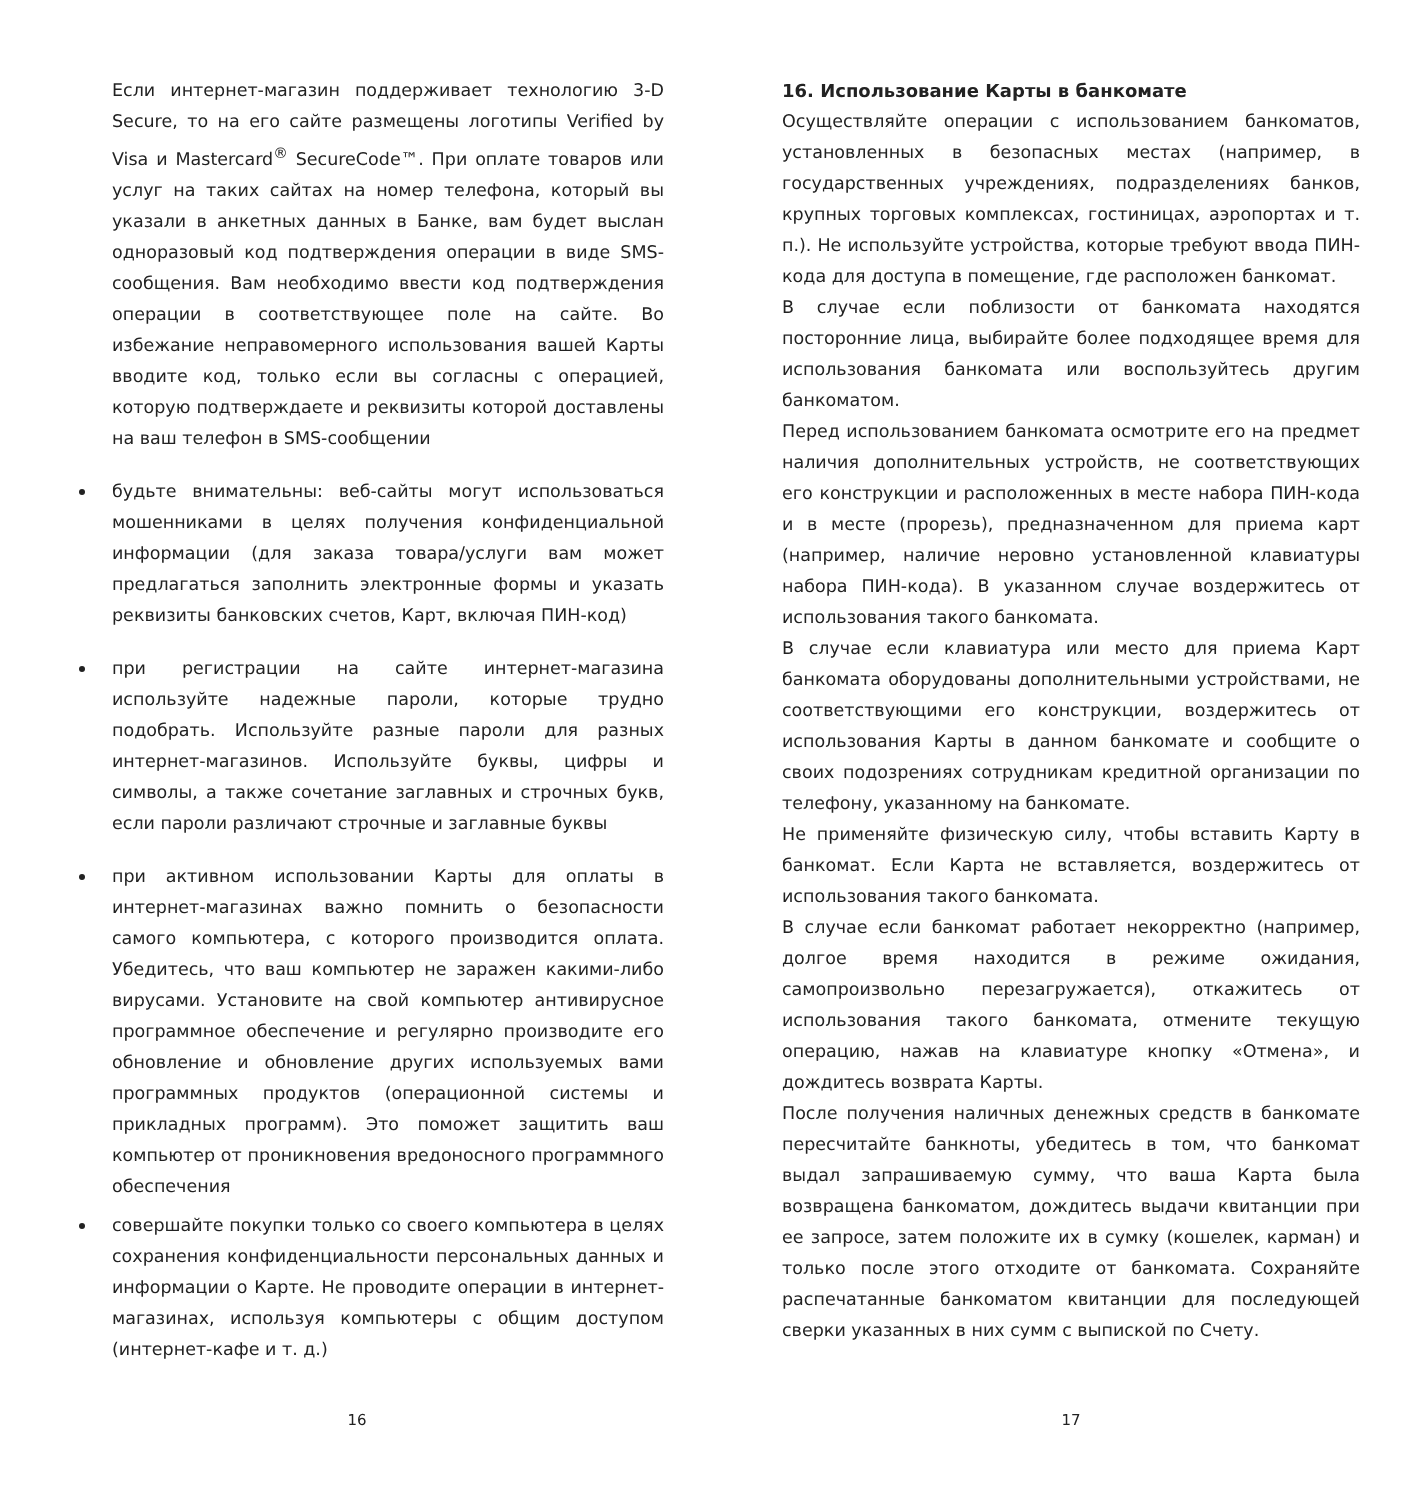Если интернет-магазин поддерживает технологию 3-D Secure, то на его сайте размещены логотипы Verified by Visa и Mastercard<sup>®</sup> SecureCode™. При оплате товаров или услуг на таких сайтах на номер телефона, который вы указали в анкетных данных в Банке, вам будет выслан одноразовый код подтверждения операции в виде SMS-сообщения. Вам необходимо ввести код подтверждения операции в соответствующее поле на сайте. Во избежание неправомерного использования вашей Карты вводите код, только если вы согласны с операцией, которую подтверждаете и реквизиты которой доставлены на ваш телефон в SMS-сообщении
будьте внимательны: веб-сайты могут использоваться мошенниками в целях получения конфиденциальной информации (для заказа товара/услуги вам может предлагаться заполнить электронные формы и указать реквизиты банковских счетов, Карт, включая ПИН-код)
при регистрации на сайте интернет-магазина используйте надежные пароли, которые трудно подобрать. Используйте разные пароли для разных интернет-магазинов. Используйте буквы, цифры и символы, а также сочетание заглавных и строчных букв, если пароли различают строчные и заглавные буквы
при активном использовании Карты для оплаты в интернет-магазинах важно помнить о безопасности самого компьютера, с которого производится оплата. Убедитесь, что ваш компьютер не заражен какими-либо вирусами. Установите на свой компьютер антивирусное программное обеспечение и регулярно производите его обновление и обновление других используемых вами программных продуктов (операционной системы и прикладных программ). Это поможет защитить ваш компьютер от проникновения вредоносного программного обеспечения
совершайте покупки только со своего компьютера в целях сохранения конфиденциальности персональных данных и информации о Карте. Не проводите операции в интернет-магазинах, используя компьютеры с общим доступом (интернет-кафе и т. д.)
16. Использование Карты в банкомате
Осуществляйте операции с использованием банкоматов, установленных в безопасных местах (например, в государственных учреждениях, подразделениях банков, крупных торговых комплексах, гостиницах, аэропортах и т. п.). Не используйте устройства, которые требуют ввода ПИН-кода для доступа в помещение, где расположен банкомат.
В случае если поблизости от банкомата находятся посторонние лица, выбирайте более подходящее время для использования банкомата или воспользуйтесь другим банкоматом.
Перед использованием банкомата осмотрите его на предмет наличия дополнительных устройств, не соответствующих его конструкции и расположенных в месте набора ПИН-кода и в месте (прорезь), предназначенном для приема карт (например, наличие неровно установленной клавиатуры набора ПИН-кода). В указанном случае воздержитесь от использования такого банкомата.
В случае если клавиатура или место для приема Карт банкомата оборудованы дополнительными устройствами, не соответствующими его конструкции, воздержитесь от использования Карты в данном банкомате и сообщите о своих подозрениях сотрудникам кредитной организации по телефону, указанному на банкомате.
Не применяйте физическую силу, чтобы вставить Карту в банкомат. Если Карта не вставляется, воздержитесь от использования такого банкомата.
В случае если банкомат работает некорректно (например, долгое время находится в режиме ожидания, самопроизвольно перезагружается), откажитесь от использования такого банкомата, отмените текущую операцию, нажав на клавиатуре кнопку «Отмена», и дождитесь возврата Карты.
После получения наличных денежных средств в банкомате пересчитайте банкноты, убедитесь в том, что банкомат выдал запрашиваемую сумму, что ваша Карта была возвращена банкоматом, дождитесь выдачи квитанции при ее запросе, затем положите их в сумку (кошелек, карман) и только после этого отходите от банкомата. Сохраняйте распечатанные банкоматом квитанции для последующей сверки указанных в них сумм с выпиской по Счету.
16 17